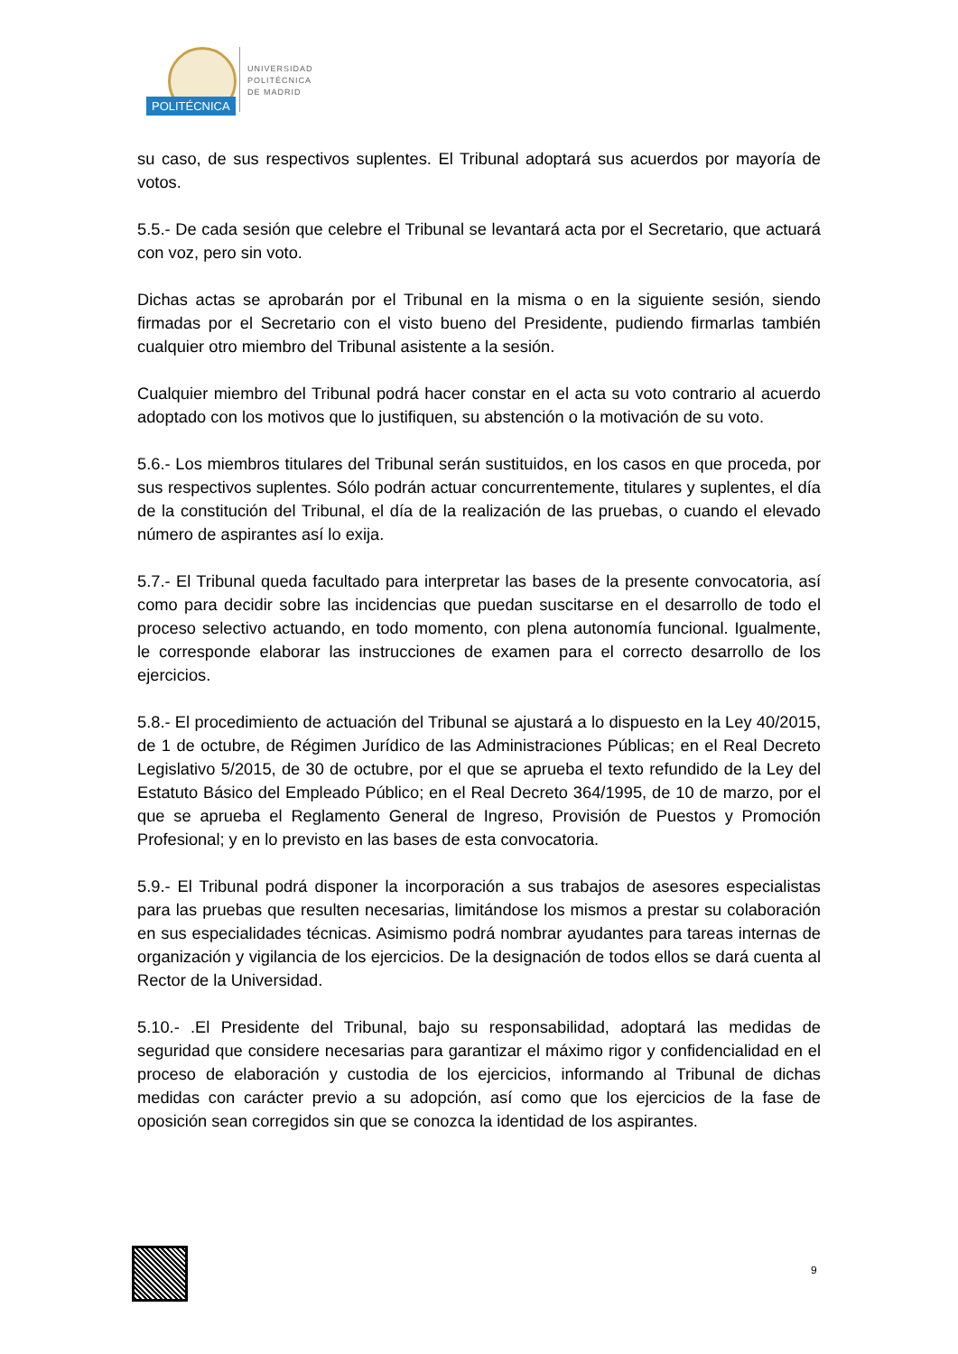POLITÉCNICA
UNIVERSIDAD
POLITÉCNICA
DE MADRID
su caso, de sus respectivos suplentes. El Tribunal adoptará sus acuerdos por mayoría de votos.
5.5.- De cada sesión que celebre el Tribunal se levantará acta por el Secretario, que actuará con voz, pero sin voto.
Dichas actas se aprobarán por el Tribunal en la misma o en la siguiente sesión, siendo firmadas por el Secretario con el visto bueno del Presidente, pudiendo firmarlas también cualquier otro miembro del Tribunal asistente a la sesión.
Cualquier miembro del Tribunal podrá hacer constar en el acta su voto contrario al acuerdo adoptado con los motivos que lo justifiquen, su abstención o la motivación de su voto.
5.6.- Los miembros titulares del Tribunal serán sustituidos, en los casos en que proceda, por sus respectivos suplentes. Sólo podrán actuar concurrentemente, titulares y suplentes, el día de la constitución del Tribunal, el día de la realización de las pruebas, o cuando el elevado número de aspirantes así lo exija.
5.7.- El Tribunal queda facultado para interpretar las bases de la presente convocatoria, así como para decidir sobre las incidencias que puedan suscitarse en el desarrollo de todo el proceso selectivo actuando, en todo momento, con plena autonomía funcional. Igualmente, le corresponde elaborar las instrucciones de examen para el correcto desarrollo de los ejercicios.
5.8.- El procedimiento de actuación del Tribunal se ajustará a lo dispuesto en la Ley 40/2015, de 1 de octubre, de Régimen Jurídico de las Administraciones Públicas; en el Real Decreto Legislativo 5/2015, de 30 de octubre, por el que se aprueba el texto refundido de la Ley del Estatuto Básico del Empleado Público; en el Real Decreto 364/1995, de 10 de marzo, por el que se aprueba el Reglamento General de Ingreso, Provisión de Puestos y Promoción Profesional; y en lo previsto en las bases de esta convocatoria.
5.9.- El Tribunal podrá disponer la incorporación a sus trabajos de asesores especialistas para las pruebas que resulten necesarias, limitándose los mismos a prestar su colaboración en sus especialidades técnicas. Asimismo podrá nombrar ayudantes para tareas internas de organización y vigilancia de los ejercicios. De la designación de todos ellos se dará cuenta al Rector de la Universidad.
5.10.- .El Presidente del Tribunal, bajo su responsabilidad, adoptará las medidas de seguridad que considere necesarias para garantizar el máximo rigor y confidencialidad en el proceso de elaboración y custodia de los ejercicios, informando al Tribunal de dichas medidas con carácter previo a su adopción, así como que los ejercicios de la fase de oposición sean corregidos sin que se conozca la identidad de los aspirantes.
9